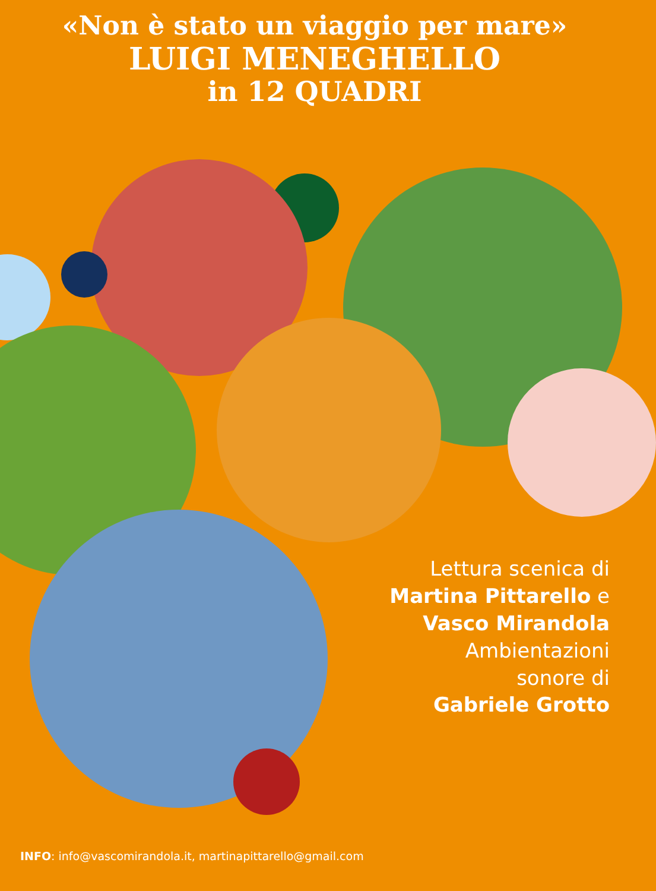«Non è stato un viaggio per mare»
LUIGI MENEGHELLO
in 12 QUADRI
Lettura scenica di
Martina Pittarello e
Vasco Mirandola
Ambientazioni
sonore di
Gabriele Grotto
INFO: info@vascomirandola.it, martinapittarello@gmail.com